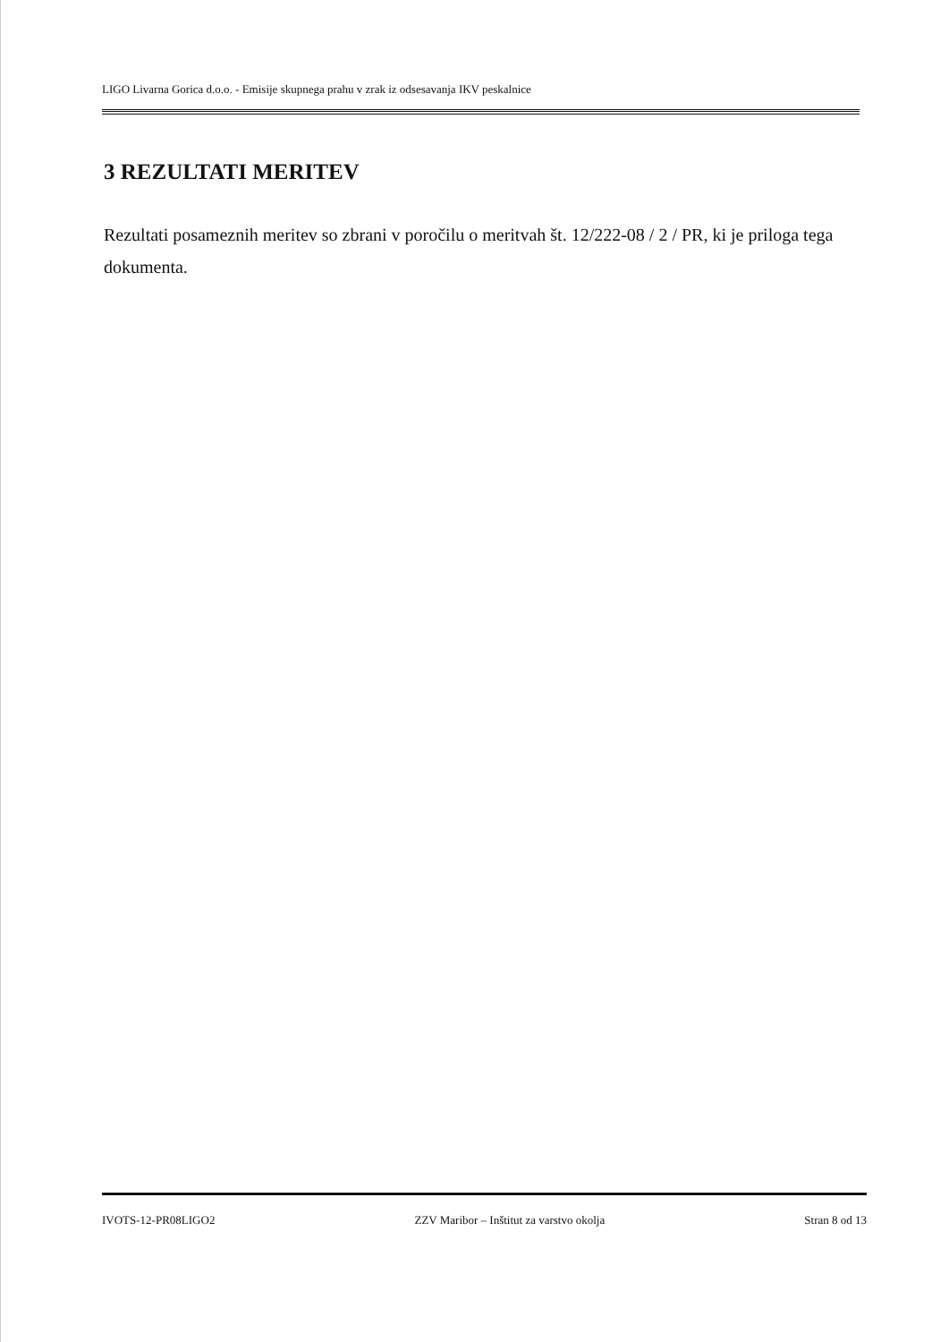LIGO Livarna Gorica d.o.o. - Emisije skupnega prahu v zrak iz odsesavanja IKV peskalnice
3 REZULTATI MERITEV
Rezultati posameznih meritev so zbrani v poročilu o meritvah št. 12/222-08 / 2 / PR, ki je priloga tega dokumenta.
IVOTS-12-PR08LIGO2 ZZV Maribor – Inštitut za varstvo okolja Stran 8 od 13